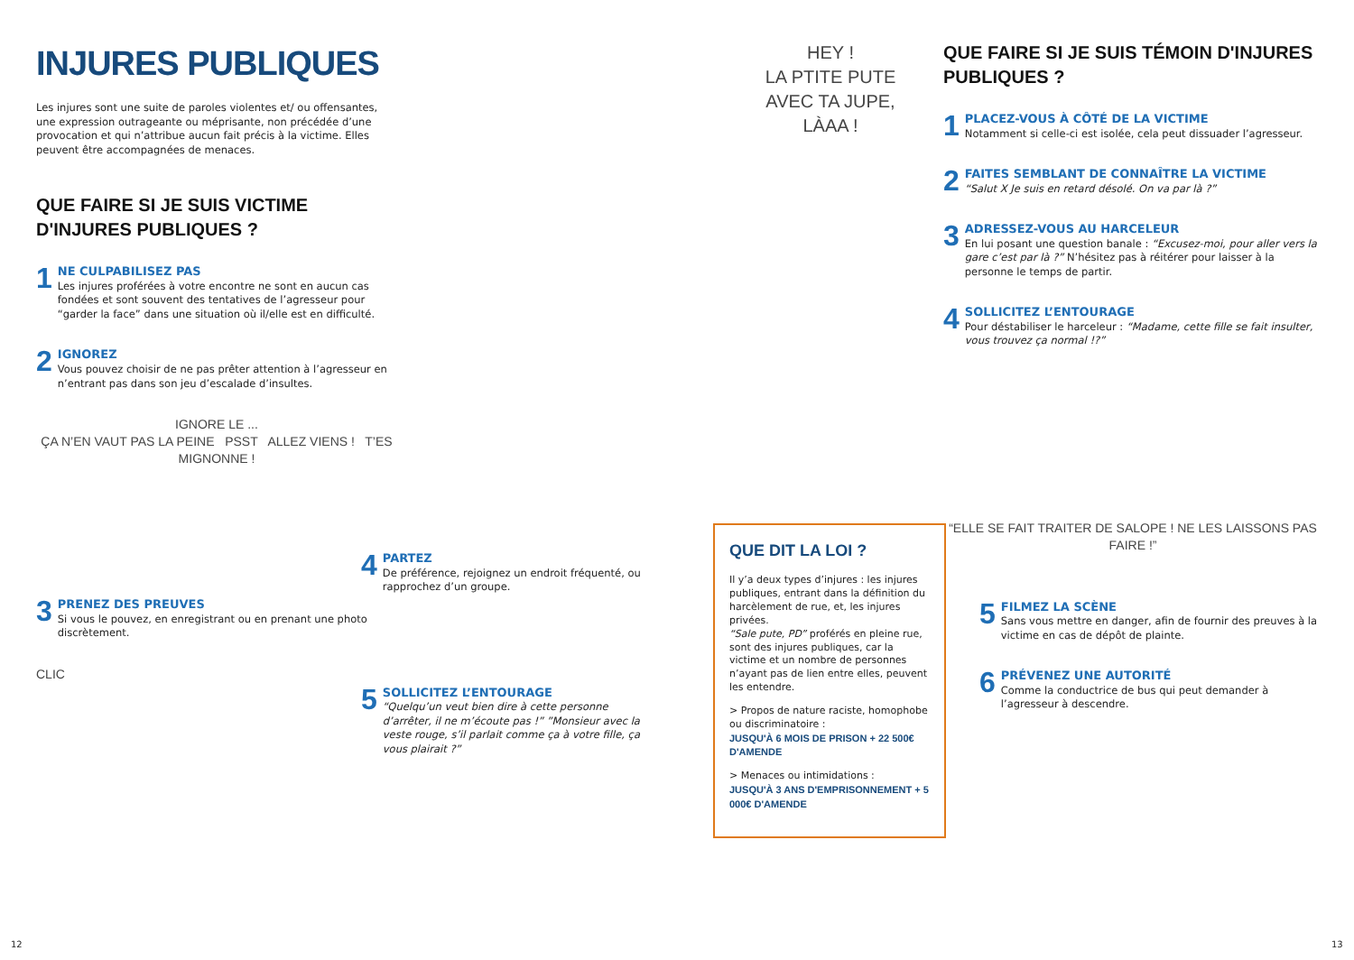INJURES PUBLIQUES
Les injures sont une suite de paroles violentes et/ ou offensantes, une expression outrageante ou méprisante, non précédée d’une provocation et qui n’attribue aucun fait précis à la victime. Elles peuvent être accompagnées de menaces.
QUE FAIRE SI JE SUIS VICTIME D'INJURES PUBLIQUES ?
1
NE CULPABILISEZ PAS
Les injures proférées à votre encontre ne sont en aucun cas fondées et sont souvent des tentatives de l’agresseur pour “garder la face” dans une situation où il/elle est en difficulté.
2
IGNOREZ
Vous pouvez choisir de ne pas prêter attention à l’agresseur en n’entrant pas dans son jeu d’escalade d’insultes.
IGNORE LE ...
ÇA N’EN VAUT PAS LA PEINE PSST ALLEZ VIENS ! T’ES MIGNONNE !
3
PRENEZ DES PREUVES
Si vous le pouvez, en enregistrant ou en prenant une photo discrètement.
CLIC
4
PARTEZ
De préférence, rejoignez un endroit fréquenté, ou rapprochez d’un groupe.
5
SOLLICITEZ L’ENTOURAGE
“Quelqu’un veut bien dire à cette personne d’arrêter, il ne m’écoute pas !” ”Monsieur avec la veste rouge, s’il parlait comme ça à votre fille, ça vous plairait ?”
HEY !
LA PTITE PUTE AVEC TA JUPE, LÀAA !
QUE DIT LA LOI ?
Il y’a deux types d’injures : les injures publiques, entrant dans la définition du harcèlement de rue, et, les injures privées.
“Sale pute, PD” proférés en pleine rue, sont des injures publiques, car la victime et un nombre de personnes n’ayant pas de lien entre elles, peuvent les entendre.
> Propos de nature raciste, homophobe ou discriminatoire :
JUSQU'À 6 MOIS DE PRISON + 22 500€ D'AMENDE
> Menaces ou intimidations :
JUSQU'À 3 ANS D'EMPRISONNEMENT + 5 000€ D'AMENDE
QUE FAIRE SI JE SUIS TÉMOIN D'INJURES PUBLIQUES ?
1
PLACEZ-VOUS À CÔTÉ DE LA VICTIME
Notamment si celle-ci est isolée, cela peut dissuader l’agresseur.
2
FAITES SEMBLANT DE CONNAÎTRE LA VICTIME
“Salut X Je suis en retard désolé. On va par là ?”
3
ADRESSEZ-VOUS AU HARCELEUR
En lui posant une question banale : “Excusez-moi, pour aller vers la gare c’est par là ?” N’hésitez pas à réitérer pour laisser à la personne le temps de partir.
4
SOLLICITEZ L’ENTOURAGE
Pour déstabiliser le harceleur : “Madame, cette fille se fait insulter, vous trouvez ça normal !?”
“ELLE SE FAIT TRAITER DE SALOPE ! NE LES LAISSONS PAS FAIRE !”
5
FILMEZ LA SCÈNE
Sans vous mettre en danger, afin de fournir des preuves à la victime en cas de dépôt de plainte.
6
PRÉVENEZ UNE AUTORITÉ
Comme la conductrice de bus qui peut demander à l’agresseur à descendre.
12 13